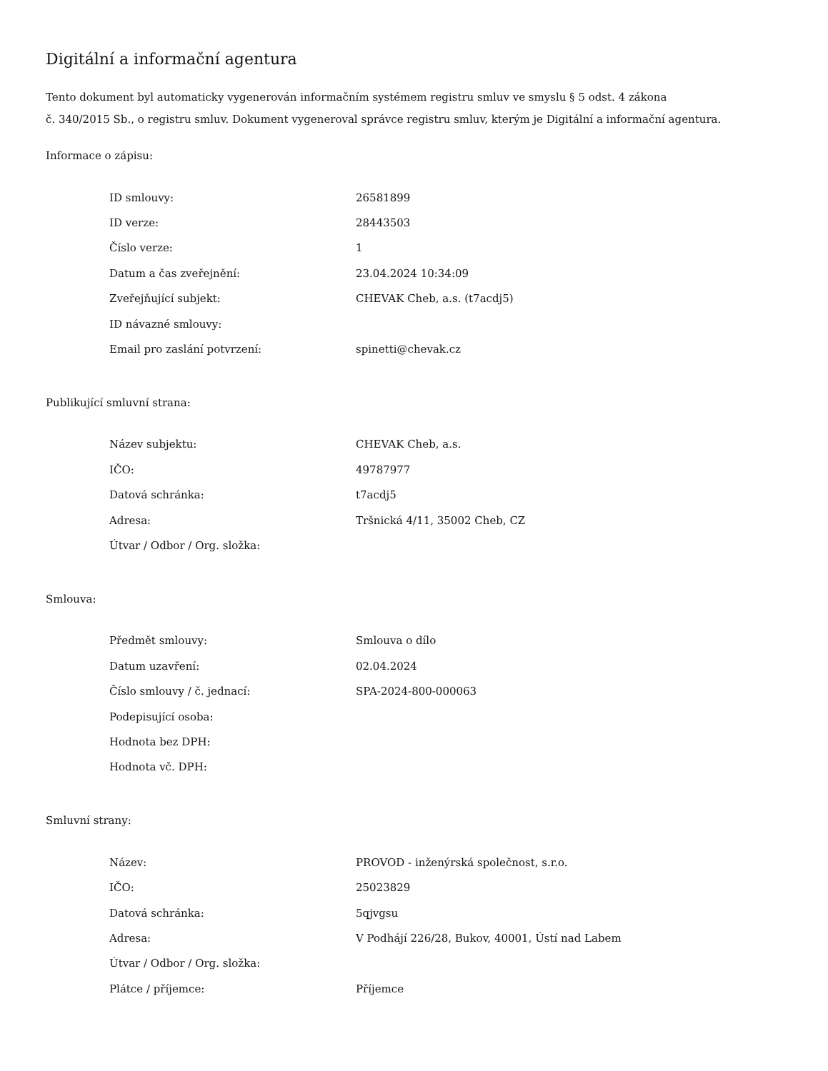Digitální a informační agentura
Tento dokument byl automaticky vygenerován informačním systémem registru smluv ve smyslu § 5 odst. 4 zákona
č. 340/2015 Sb., o registru smluv. Dokument vygeneroval správce registru smluv, kterým je Digitální a informační agentura.
Informace o zápisu:
| ID smlouvy: | 26581899 |
| ID verze: | 28443503 |
| Číslo verze: | 1 |
| Datum a čas zveřejnění: | 23.04.2024 10:34:09 |
| Zveřejňující subjekt: | CHEVAK Cheb, a.s. (t7acdj5) |
| ID návazné smlouvy: | |
| Email pro zaslání potvrzení: | spinetti@chevak.cz |
Publikující smluvní strana:
| Název subjektu: | CHEVAK Cheb, a.s. |
| IČO: | 49787977 |
| Datová schránka: | t7acdj5 |
| Adresa: | Tršnická 4/11, 35002 Cheb, CZ |
| Útvar / Odbor / Org. složka: | |
Smlouva:
| Předmět smlouvy: | Smlouva o dílo |
| Datum uzavření: | 02.04.2024 |
| Číslo smlouvy / č. jednací: | SPA-2024-800-000063 |
| Podepisující osoba: | |
| Hodnota bez DPH: | |
| Hodnota vč. DPH: | |
Smluvní strany:
| Název: | PROVOD - inženýrská společnost, s.r.o. |
| IČO: | 25023829 |
| Datová schránka: | 5qjvgsu |
| Adresa: | V Podhájí 226/28, Bukov, 40001, Ústí nad Labem |
| Útvar / Odbor / Org. složka: | |
| Plátce / příjemce: | Příjemce |